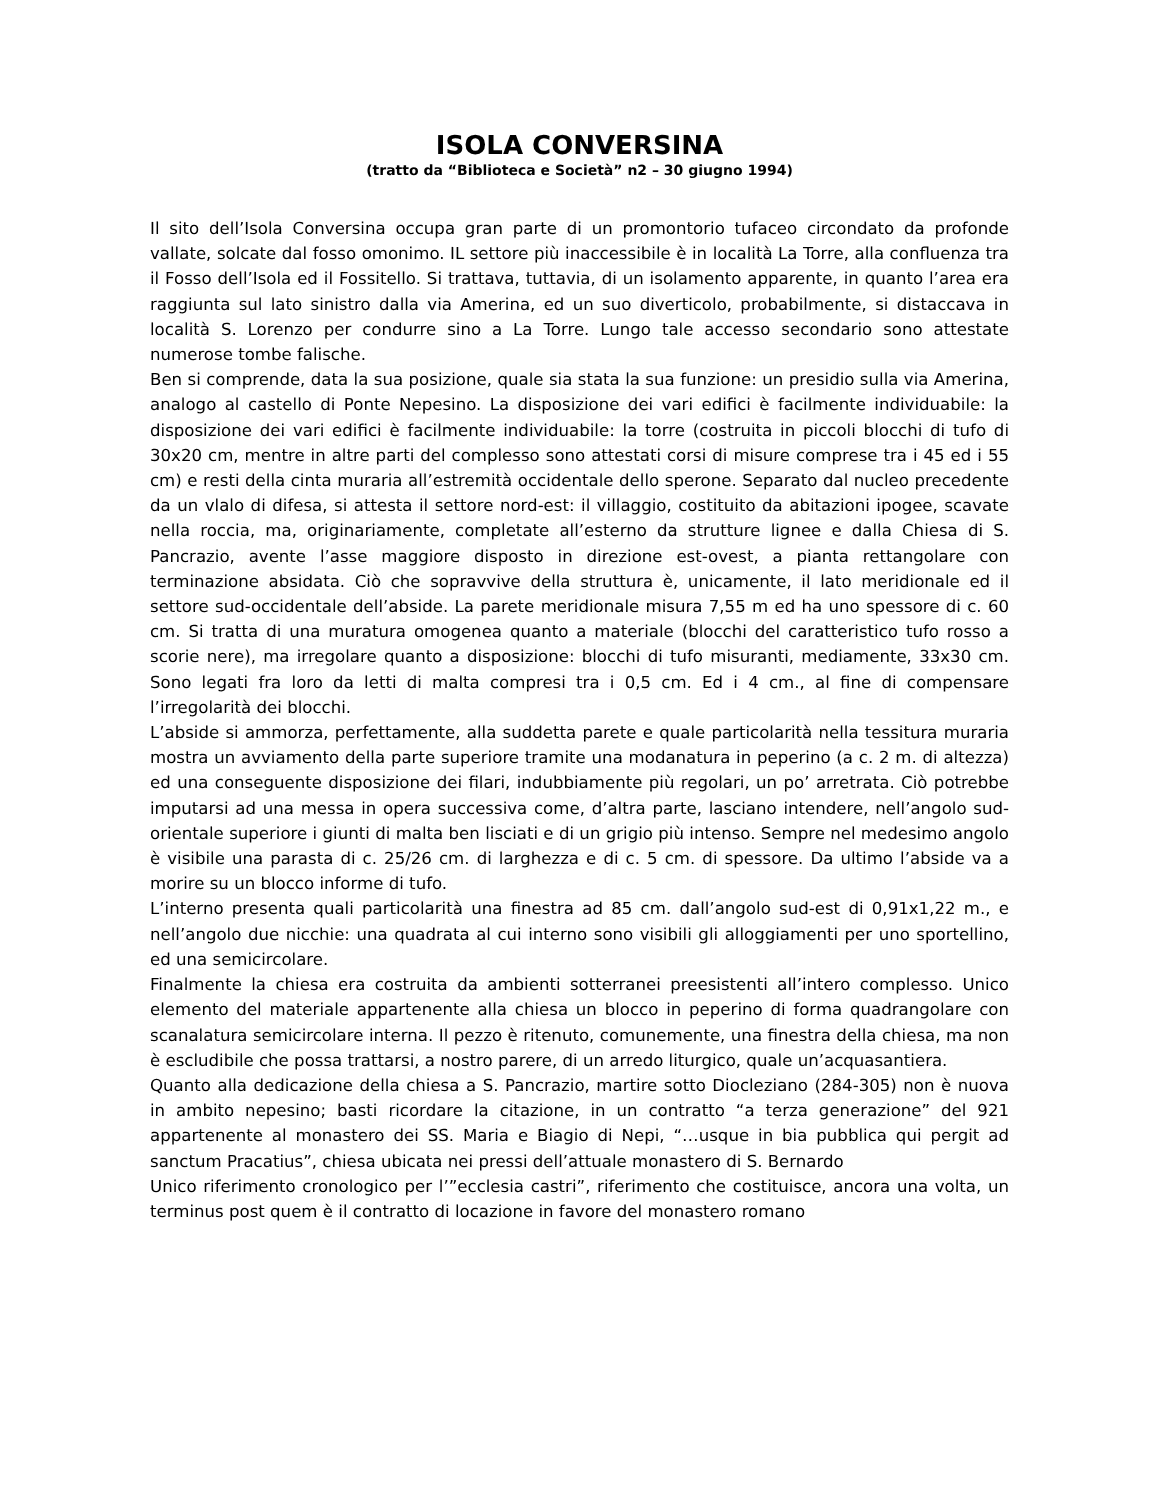ISOLA CONVERSINA
(tratto da “Biblioteca e Società” n2 – 30 giugno 1994)
Il sito dell’Isola Conversina occupa gran parte di un promontorio tufaceo circondato da profonde vallate, solcate dal fosso omonimo. IL settore più inaccessibile è in località La Torre, alla confluenza tra il Fosso dell’Isola ed il Fossitello. Si trattava, tuttavia, di un isolamento apparente, in quanto l’area era raggiunta sul lato sinistro dalla via Amerina, ed un suo diverticolo, probabilmente, si distaccava in località S. Lorenzo per condurre sino a La Torre. Lungo tale accesso secondario sono attestate numerose tombe falische.
Ben si comprende, data la sua posizione, quale sia stata la sua funzione: un presidio sulla via Amerina, analogo al castello di Ponte Nepesino. La disposizione dei vari edifici è facilmente individuabile: la disposizione dei vari edifici è facilmente individuabile: la torre (costruita in piccoli blocchi di tufo di 30x20 cm, mentre in altre parti del complesso sono attestati corsi di misure comprese tra i 45 ed i 55 cm) e resti della cinta muraria all’estremità occidentale dello sperone. Separato dal nucleo precedente da un vlalo di difesa, si attesta il settore nord-est: il villaggio, costituito da abitazioni ipogee, scavate nella roccia, ma, originariamente, completate all’esterno da strutture lignee e dalla Chiesa di S. Pancrazio, avente l’asse maggiore disposto in direzione est-ovest, a pianta rettangolare con terminazione absidata. Ciò che sopravvive della struttura è, unicamente, il lato meridionale ed il settore sud-occidentale dell’abside. La parete meridionale misura 7,55 m ed ha uno spessore di c. 60 cm. Si tratta di una muratura omogenea quanto a materiale (blocchi del caratteristico tufo rosso a scorie nere), ma irregolare quanto a disposizione: blocchi di tufo misuranti, mediamente, 33x30 cm. Sono legati fra loro da letti di malta compresi tra i 0,5 cm. Ed i 4 cm., al fine di compensare l’irregolarità dei blocchi.
L’abside si ammorza, perfettamente, alla suddetta parete e quale particolarità nella tessitura muraria mostra un avviamento della parte superiore tramite una modanatura in peperino (a c. 2 m. di altezza) ed una conseguente disposizione dei filari, indubbiamente più regolari, un po’ arretrata. Ciò potrebbe imputarsi ad una messa in opera successiva come, d’altra parte, lasciano intendere, nell’angolo sud-orientale superiore i giunti di malta ben lisciati e di un grigio più intenso. Sempre nel medesimo angolo è visibile una parasta di c. 25/26 cm. di larghezza e di c. 5 cm. di spessore. Da ultimo l’abside va a morire su un blocco informe di tufo.
L’interno presenta quali particolarità una finestra ad 85 cm. dall’angolo sud-est di 0,91x1,22 m., e nell’angolo due nicchie: una quadrata al cui interno sono visibili gli alloggiamenti per uno sportellino, ed una semicircolare.
Finalmente la chiesa era costruita da ambienti sotterranei preesistenti all’intero complesso. Unico elemento del materiale appartenente alla chiesa un blocco in peperino di forma quadrangolare con scanalatura semicircolare interna. Il pezzo è ritenuto, comunemente, una finestra della chiesa, ma non è escludibile che possa trattarsi, a nostro parere, di un arredo liturgico, quale un’acquasantiera.
Quanto alla dedicazione della chiesa a S. Pancrazio, martire sotto Diocleziano (284-305) non è nuova in ambito nepesino; basti ricordare la citazione, in un contratto “a terza generazione” del 921 appartenente al monastero dei SS. Maria e Biagio di Nepi, “…usque in bia pubblica qui pergit ad sanctum Pracatius”, chiesa ubicata nei pressi dell’attuale monastero di S. Bernardo
Unico riferimento cronologico per l’”ecclesia castri”, riferimento che costituisce, ancora una volta, un terminus post quem è il contratto di locazione in favore del monastero romano